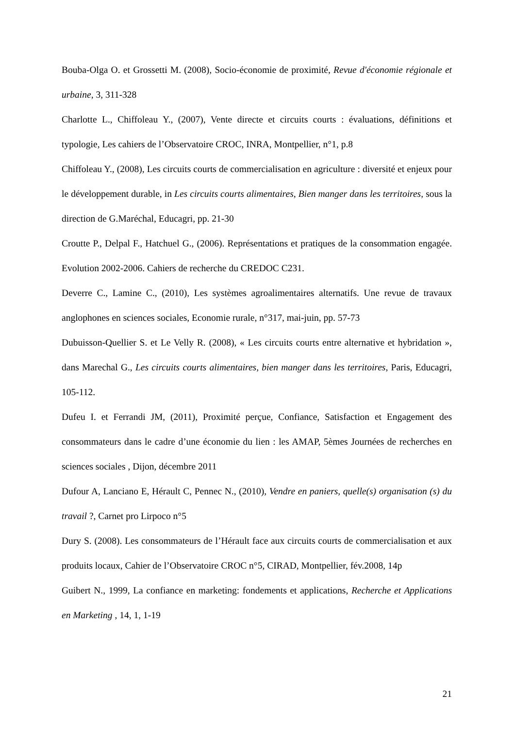Bouba-Olga O. et Grossetti M. (2008), Socio-économie de proximité, Revue d'économie régionale et urbaine, 3, 311-328
Charlotte L., Chiffoleau Y., (2007), Vente directe et circuits courts : évaluations, définitions et typologie, Les cahiers de l’Observatoire CROC, INRA, Montpellier, n°1, p.8
Chiffoleau Y., (2008), Les circuits courts de commercialisation en agriculture : diversité et enjeux pour le développement durable, in Les circuits courts alimentaires, Bien manger dans les territoires, sous la direction de G.Maréchal, Educagri, pp. 21-30
Croutte P., Delpal F., Hatchuel G., (2006). Représentations et pratiques de la consommation engagée. Evolution 2002-2006. Cahiers de recherche du CREDOC C231.
Deverre C., Lamine C., (2010), Les systèmes agroalimentaires alternatifs. Une revue de travaux anglophones en sciences sociales, Economie rurale, n°317, mai-juin, pp. 57-73
Dubuisson-Quellier S. et Le Velly R. (2008), « Les circuits courts entre alternative et hybridation », dans Marechal G., Les circuits courts alimentaires, bien manger dans les territoires, Paris, Educagri, 105-112.
Dufeu I. et Ferrandi JM, (2011), Proximité perçue, Confiance, Satisfaction et Engagement des consommateurs dans le cadre d’une économie du lien : les AMAP, 5èmes Journées de recherches en sciences sociales , Dijon, décembre 2011
Dufour A, Lanciano E, Hérault C, Pennec N., (2010), Vendre en paniers, quelle(s) organisation (s) du travail ?, Carnet pro Lirpoco n°5
Dury S. (2008). Les consommateurs de l’Hérault face aux circuits courts de commercialisation et aux produits locaux, Cahier de l’Observatoire CROC n°5, CIRAD, Montpellier, fév.2008, 14p
Guibert N., 1999, La confiance en marketing: fondements et applications, Recherche et Applications en Marketing , 14, 1, 1-19
21